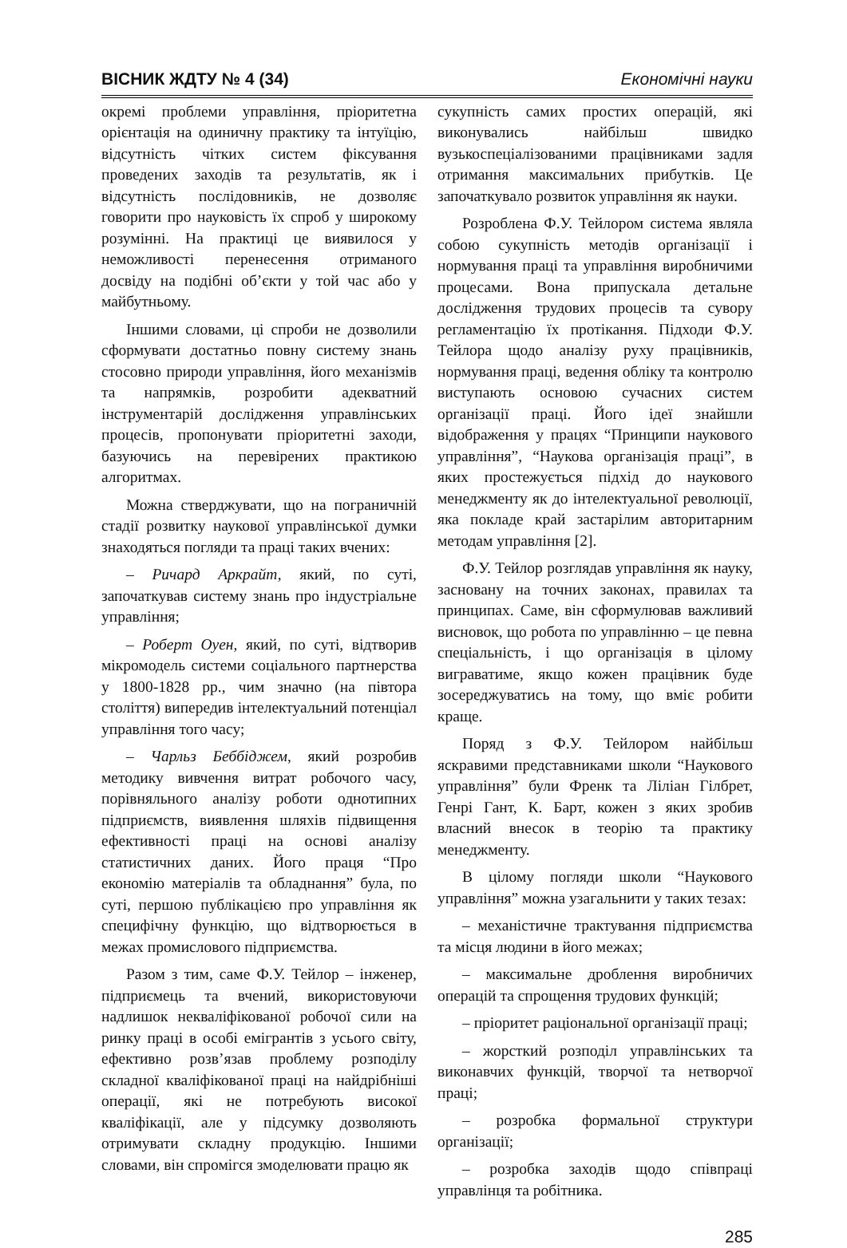ВІСНИК ЖДТУ № 4 (34) Економічні науки
окремі проблеми управління, пріоритетна орієнтація на одиничну практику та інтуїцію, відсутність чітких систем фіксування проведених заходів та результатів, як і відсутність послідовників, не дозволяє говорити про науковість їх спроб у широкому розумінні. На практиці це виявилося у неможливості перенесення отриманого досвіду на подібні об’єкти у той час або у майбутньому.
Іншими словами, ці спроби не дозволили сформувати достатньо повну систему знань стосовно природи управління, його механізмів та напрямків, розробити адекватний інструментарій дослідження управлінських процесів, пропонувати пріоритетні заходи, базуючись на перевірених практикою алгоритмах.
Можна стверджувати, що на пограничній стадії розвитку наукової управлінської думки знаходяться погляди та праці таких вчених:
– Ричард Аркрайт, який, по суті, започаткував систему знань про індустріальне управління;
– Роберт Оуен, який, по суті, відтворив мікромодель системи соціального партнерства у 1800-1828 рр., чим значно (на півтора століття) випередив інтелектуальний потенціал управління того часу;
– Чарльз Беббіджем, який розробив методику вивчення витрат робочого часу, порівняльного аналізу роботи однотипних підприємств, виявлення шляхів підвищення ефективності праці на основі аналізу статистичних даних. Його праця “Про економію матеріалів та обладнання” була, по суті, першою публікацією про управління як специфічну функцію, що відтворюється в межах промислового підприємства.
Разом з тим, саме Ф.У. Тейлор – інженер, підприємець та вчений, використовуючи надлишок некваліфікованої робочої сили на ринку праці в особі емігрантів з усього світу, ефективно розв’язав проблему розподілу складної кваліфікованої праці на найдрібніші операції, які не потребують високої кваліфікації, але у підсумку дозволяють отримувати складну продукцію. Іншими словами, він спромігся змоделювати працю як
сукупність самих простих операцій, які виконувались найбільш швидко вузькоспеціалізованими працівниками задля отримання максимальних прибутків. Це започаткувало розвиток управління як науки.
Розроблена Ф.У. Тейлором система являла собою сукупність методів організації і нормування праці та управління виробничими процесами. Вона припускала детальне дослідження трудових процесів та сувору регламентацію їх протікання. Підходи Ф.У. Тейлора щодо аналізу руху працівників, нормування праці, ведення обліку та контролю виступають основою сучасних систем організації праці. Його ідеї знайшли відображення у працях “Принципи наукового управління”, “Наукова організація праці”, в яких простежується підхід до наукового менеджменту як до інтелектуальної революції, яка покладе край застарілим авторитарним методам управління [2].
Ф.У. Тейлор розглядав управління як науку, засновану на точних законах, правилах та принципах. Саме, він сформулював важливий висновок, що робота по управлінню – це певна спеціальність, і що організація в цілому вигравати­ме, якщо кожен працівник буде зосереджуватись на тому, що вміє робити краще.
Поряд з Ф.У. Тейлором найбільш яскравими представниками школи “Наукового управління” були Френк та Ліліан Гілбрет, Генрі Гант, К. Барт, кожен з яких зробив власний внесок в теорію та практику менеджменту.
В цілому погляди школи “Наукового управління” можна узагальнити у таких тезах:
– механістичне трактування підприємства та місця людини в його межах;
– максимальне дроблення виробничих операцій та спрощення трудових функцій;
– пріоритет раціональної організації праці;
– жорсткий розподіл управлінських та виконавчих функцій, творчої та нетворчої праці;
– розробка формальної структури організації;
– розробка заходів щодо співпраці управлінця та робітника.
285